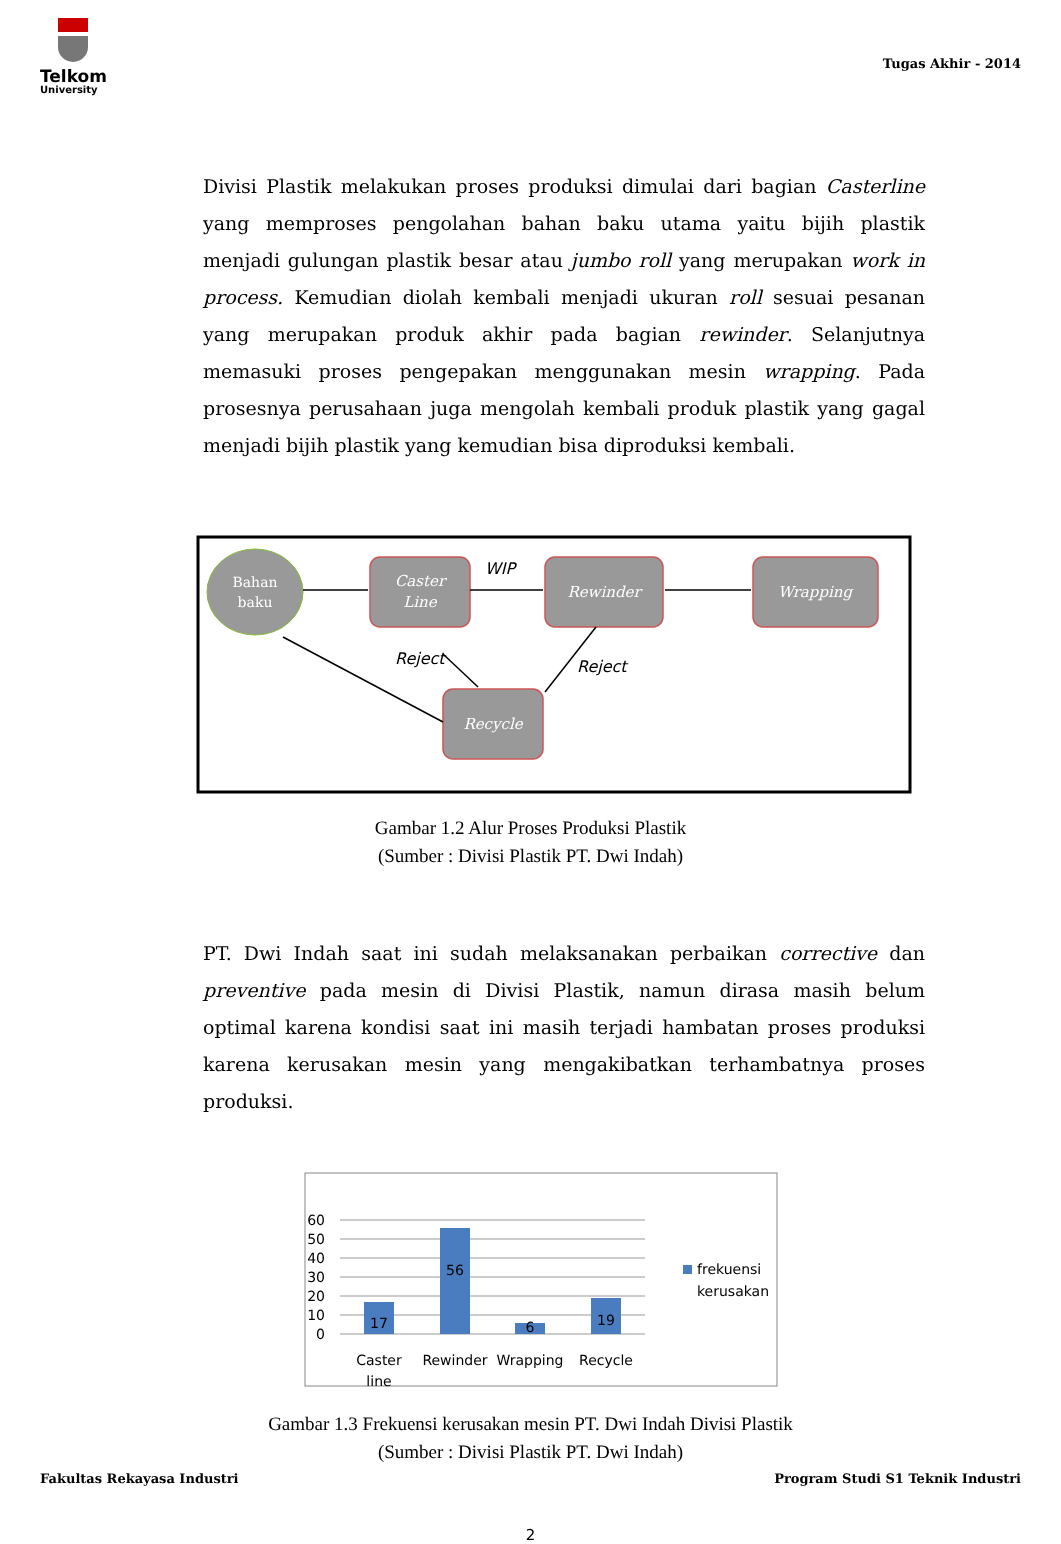Telkom
University
Tugas Akhir - 2014
Divisi Plastik melakukan proses produksi dimulai dari bagian Casterline yang memproses pengolahan bahan baku utama yaitu bijih plastik menjadi gulungan plastik besar atau jumbo roll yang merupakan work in process. Kemudian diolah kembali menjadi ukuran roll sesuai pesanan yang merupakan produk akhir pada bagian rewinder. Selanjutnya memasuki proses pengepakan menggunakan mesin wrapping. Pada prosesnya perusahaan juga mengolah kembali produk plastik yang gagal menjadi bijih plastik yang kemudian bisa diproduksi kembali.
Bahan
baku
Caster
Line
Rewinder
Wrapping
Recycle
WIP
Reject
Reject
Gambar 1.2 Alur Proses Produksi Plastik
(Sumber : Divisi Plastik PT. Dwi Indah)
PT. Dwi Indah saat ini sudah melaksanakan perbaikan corrective dan preventive pada mesin di Divisi Plastik, namun dirasa masih belum optimal karena kondisi saat ini masih terjadi hambatan proses produksi karena kerusakan mesin yang mengakibatkan terhambatnya proses produksi.
60
50
40
30
20
10
0
17
56
6
19
Caster
line
Rewinder
Wrapping
Recycle
frekuensi
kerusakan
Gambar 1.3 Frekuensi kerusakan mesin PT. Dwi Indah Divisi Plastik
(Sumber : Divisi Plastik PT. Dwi Indah)
2
Fakultas Rekayasa Industri Program Studi S1 Teknik Industri